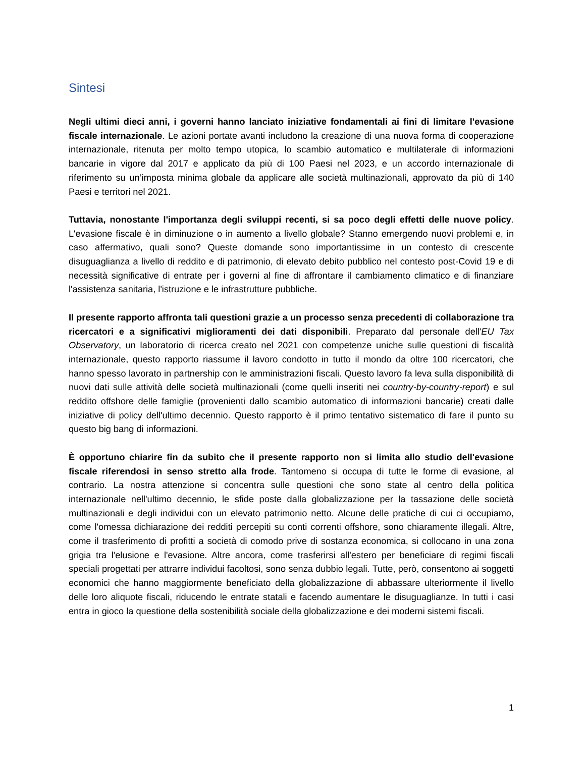Sintesi
Negli ultimi dieci anni, i governi hanno lanciato iniziative fondamentali ai fini di limitare l'evasione fiscale internazionale. Le azioni portate avanti includono la creazione di una nuova forma di cooperazione internazionale, ritenuta per molto tempo utopica, lo scambio automatico e multilaterale di informazioni bancarie in vigore dal 2017 e applicato da più di 100 Paesi nel 2023, e un accordo internazionale di riferimento su un’imposta minima globale da applicare alle società multinazionali, approvato da più di 140 Paesi e territori nel 2021.
Tuttavia, nonostante l'importanza degli sviluppi recenti, si sa poco degli effetti delle nuove policy. L'evasione fiscale è in diminuzione o in aumento a livello globale? Stanno emergendo nuovi problemi e, in caso affermativo, quali sono? Queste domande sono importantissime in un contesto di crescente disuguaglianza a livello di reddito e di patrimonio, di elevato debito pubblico nel contesto post-Covid 19 e di necessità significative di entrate per i governi al fine di affrontare il cambiamento climatico e di finanziare l'assistenza sanitaria, l'istruzione e le infrastrutture pubbliche.
Il presente rapporto affronta tali questioni grazie a un processo senza precedenti di collaborazione tra ricercatori e a significativi miglioramenti dei dati disponibili. Preparato dal personale dell'EU Tax Observatory, un laboratorio di ricerca creato nel 2021 con competenze uniche sulle questioni di fiscalità internazionale, questo rapporto riassume il lavoro condotto in tutto il mondo da oltre 100 ricercatori, che hanno spesso lavorato in partnership con le amministrazioni fiscali. Questo lavoro fa leva sulla disponibilità di nuovi dati sulle attività delle società multinazionali (come quelli inseriti nei country-by-country-report) e sul reddito offshore delle famiglie (provenienti dallo scambio automatico di informazioni bancarie) creati dalle iniziative di policy dell'ultimo decennio. Questo rapporto è il primo tentativo sistematico di fare il punto su questo big bang di informazioni.
È opportuno chiarire fin da subito che il presente rapporto non si limita allo studio dell'evasione fiscale riferendosi in senso stretto alla frode. Tantomeno si occupa di tutte le forme di evasione, al contrario. La nostra attenzione si concentra sulle questioni che sono state al centro della politica internazionale nell'ultimo decennio, le sfide poste dalla globalizzazione per la tassazione delle società multinazionali e degli individui con un elevato patrimonio netto. Alcune delle pratiche di cui ci occupiamo, come l'omessa dichiarazione dei redditi percepiti su conti correnti offshore, sono chiaramente illegali. Altre, come il trasferimento di profitti a società di comodo prive di sostanza economica, si collocano in una zona grigia tra l'elusione e l'evasione. Altre ancora, come trasferirsi all'estero per beneficiare di regimi fiscali speciali progettati per attrarre individui facoltosi, sono senza dubbio legali. Tutte, però, consentono ai soggetti economici che hanno maggiormente beneficiato della globalizzazione di abbassare ulteriormente il livello delle loro aliquote fiscali, riducendo le entrate statali e facendo aumentare le disuguaglianze. In tutti i casi entra in gioco la questione della sostenibilità sociale della globalizzazione e dei moderni sistemi fiscali.
1